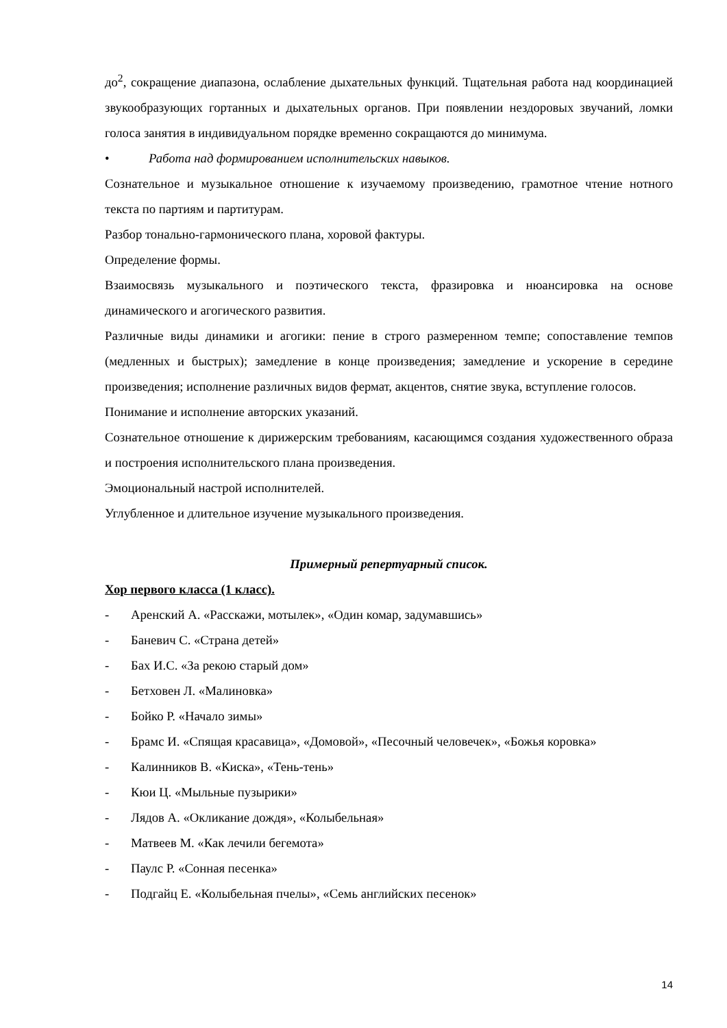до<sup>2</sup>, сокращение диапазона, ослабление дыхательных функций. Тщательная работа над координацией звукообразующих гортанных и дыхательных органов. При появлении нездоровых звучаний, ломки голоса занятия в индивидуальном порядке временно сокращаются до минимума.
• Работа над формированием исполнительских навыков.
Сознательное и музыкальное отношение к изучаемому произведению, грамотное чтение нотного текста по партиям и партитурам.
Разбор тонально-гармонического плана, хоровой фактуры.
Определение формы.
Взаимосвязь музыкального и поэтического текста, фразировка и нюансировка на основе динамического и агогического развития.
Различные виды динамики и агогики: пение в строго размеренном темпе; сопоставление темпов (медленных и быстрых); замедление в конце произведения; замедление и ускорение в середине произведения; исполнение различных видов фермат, акцентов, снятие звука, вступление голосов.
Понимание и исполнение авторских указаний.
Сознательное отношение к дирижерским требованиям, касающимся создания художественного образа и построения исполнительского плана произведения.
Эмоциональный настрой исполнителей.
Углубленное и длительное изучение музыкального произведения.
Примерный репертуарный список.
Хор первого класса (1 класс).
- Аренский А. «Расскажи, мотылек», «Один комар, задумавшись»
- Баневич С. «Страна детей»
- Бах И.С. «За рекою старый дом»
- Бетховен Л. «Малиновка»
- Бойко Р. «Начало зимы»
- Брамс И. «Спящая красавица», «Домовой», «Песочный человечек», «Божья коровка»
- Калинников В. «Киска», «Тень-тень»
- Кюи Ц. «Мыльные пузырики»
- Лядов А. «Окликание дождя», «Колыбельная»
- Матвеев М. «Как лечили бегемота»
- Паулс Р. «Сонная песенка»
- Подгайц Е. «Колыбельная пчелы», «Семь английских песенок»
14